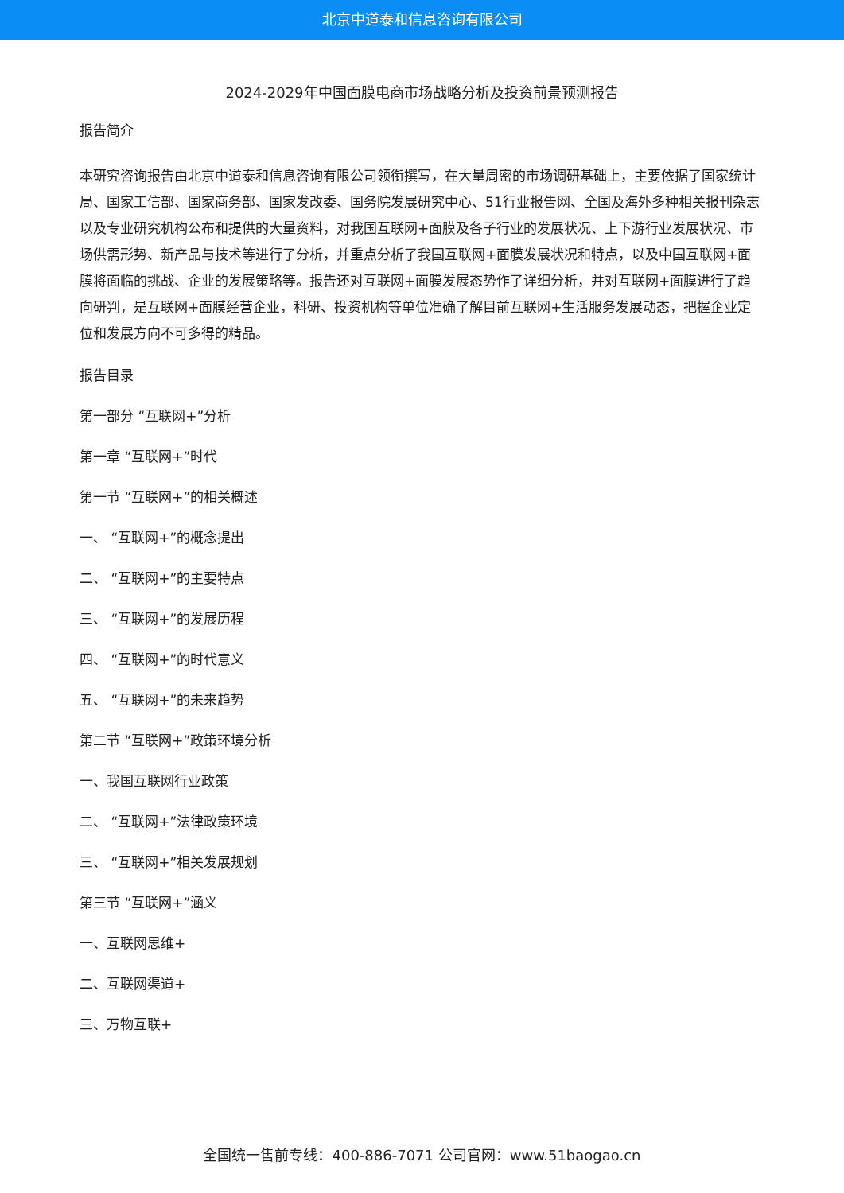北京中道泰和信息咨询有限公司
2024-2029年中国面膜电商市场战略分析及投资前景预测报告
报告简介
本研究咨询报告由北京中道泰和信息咨询有限公司领衔撰写，在大量周密的市场调研基础上，主要依据了国家统计局、国家工信部、国家商务部、国家发改委、国务院发展研究中心、51行业报告网、全国及海外多种相关报刊杂志以及专业研究机构公布和提供的大量资料，对我国互联网+面膜及各子行业的发展状况、上下游行业发展状况、市场供需形势、新产品与技术等进行了分析，并重点分析了我国互联网+面膜发展状况和特点，以及中国互联网+面膜将面临的挑战、企业的发展策略等。报告还对互联网+面膜发展态势作了详细分析，并对互联网+面膜进行了趋向研判，是互联网+面膜经营企业，科研、投资机构等单位准确了解目前互联网+生活服务发展动态，把握企业定位和发展方向不可多得的精品。
报告目录
第一部分 “互联网+”分析
第一章 “互联网+”时代
第一节 “互联网+”的相关概述
一、 “互联网+”的概念提出
二、 “互联网+”的主要特点
三、 “互联网+”的发展历程
四、 “互联网+”的时代意义
五、 “互联网+”的未来趋势
第二节 “互联网+”政策环境分析
一、我国互联网行业政策
二、 “互联网+”法律政策环境
三、 “互联网+”相关发展规划
第三节 “互联网+”涵义
一、互联网思维+
二、互联网渠道+
三、万物互联+
全国统一售前专线：400-886-7071 公司官网：www.51baogao.cn